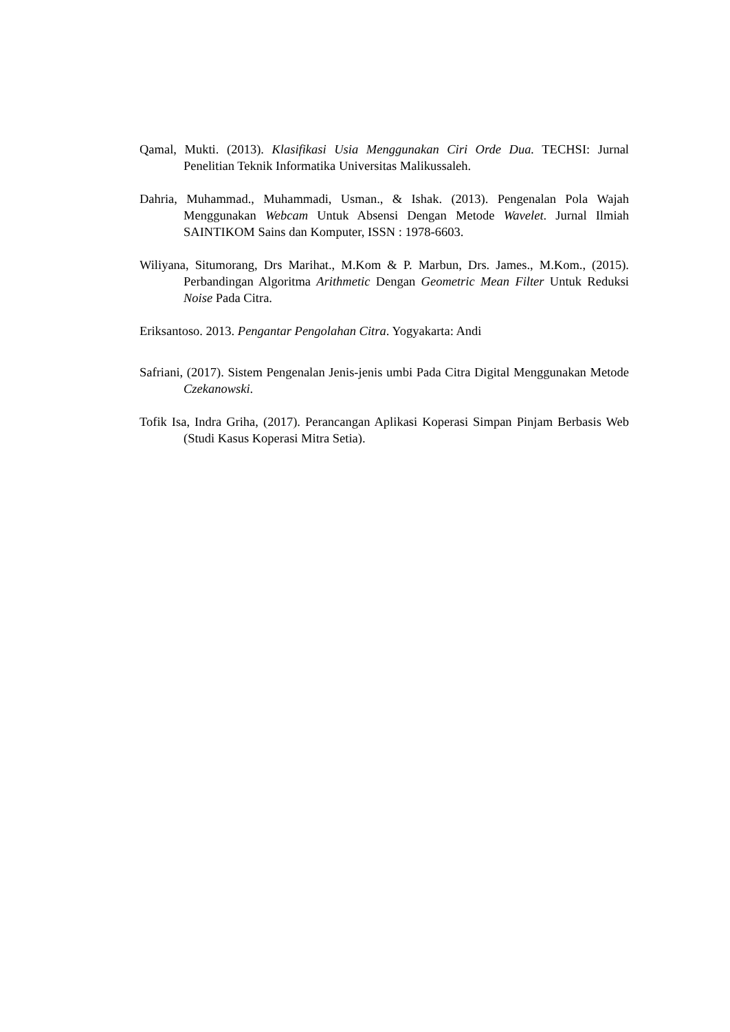Qamal, Mukti. (2013). Klasifikasi Usia Menggunakan Ciri Orde Dua. TECHSI: Jurnal Penelitian Teknik Informatika Universitas Malikussaleh.
Dahria, Muhammad., Muhammadi, Usman., & Ishak. (2013). Pengenalan Pola Wajah Menggunakan Webcam Untuk Absensi Dengan Metode Wavelet. Jurnal Ilmiah SAINTIKOM Sains dan Komputer, ISSN : 1978-6603.
Wiliyana, Situmorang, Drs Marihat., M.Kom & P. Marbun, Drs. James., M.Kom., (2015). Perbandingan Algoritma Arithmetic Dengan Geometric Mean Filter Untuk Reduksi Noise Pada Citra.
Eriksantoso. 2013. Pengantar Pengolahan Citra. Yogyakarta: Andi
Safriani, (2017). Sistem Pengenalan Jenis-jenis umbi Pada Citra Digital Menggunakan Metode Czekanowski.
Tofik Isa, Indra Griha, (2017). Perancangan Aplikasi Koperasi Simpan Pinjam Berbasis Web (Studi Kasus Koperasi Mitra Setia).